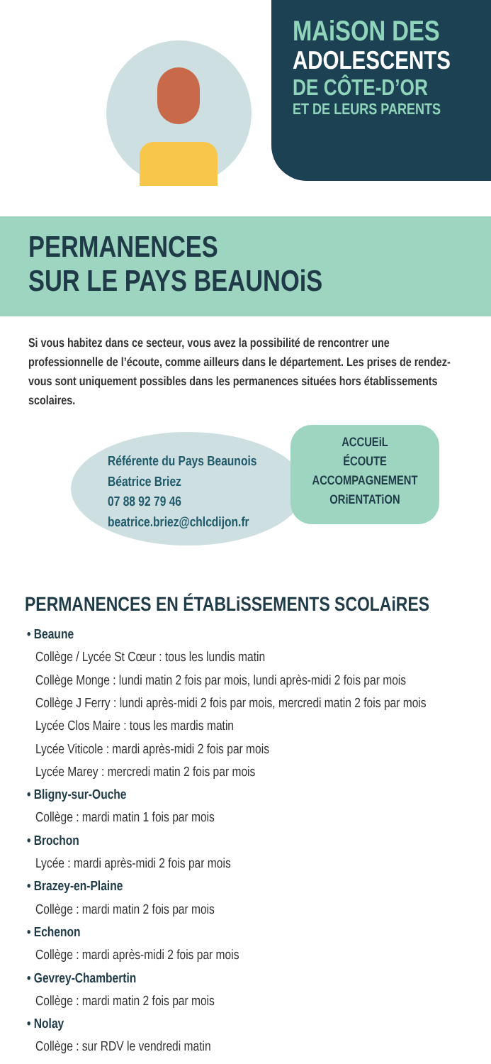MAiSON DES
ADOLESCENTS
DE CÔTE-D’OR
ET DE LEURS PARENTS
PERMANENCES
SUR LE PAYS BEAUNOiS
Si vous habitez dans ce secteur, vous avez la possibilité de rencontrer une professionnelle de l’écoute, comme ailleurs dans le département. Les prises de rendez-vous sont uniquement possibles dans les permanences situées hors établissements scolaires.
Référente du Pays Beaunois
Béatrice Briez
07 88 92 79 46
beatrice.briez@chlcdijon.fr
ACCUEiL
ÉCOUTE
ACCOMPAGNEMENT
ORiENTATiON
PERMANENCES EN ÉTABLiSSEMENTS SCOLAiRES
• Beaune
Collège / Lycée St Cœur : tous les lundis matin
Collège Monge : lundi matin 2 fois par mois, lundi après-midi 2 fois par mois
Collège J Ferry : lundi après-midi 2 fois par mois, mercredi matin 2 fois par mois
Lycée Clos Maire : tous les mardis matin
Lycée Viticole : mardi après-midi 2 fois par mois
Lycée Marey : mercredi matin 2 fois par mois
• Bligny-sur-Ouche
Collège : mardi matin 1 fois par mois
• Brochon
Lycée : mardi après-midi 2 fois par mois
• Brazey-en-Plaine
Collège : mardi matin 2 fois par mois
• Echenon
Collège : mardi après-midi 2 fois par mois
• Gevrey-Chambertin
Collège : mardi matin 2 fois par mois
• Nolay
Collège : sur RDV le vendredi matin